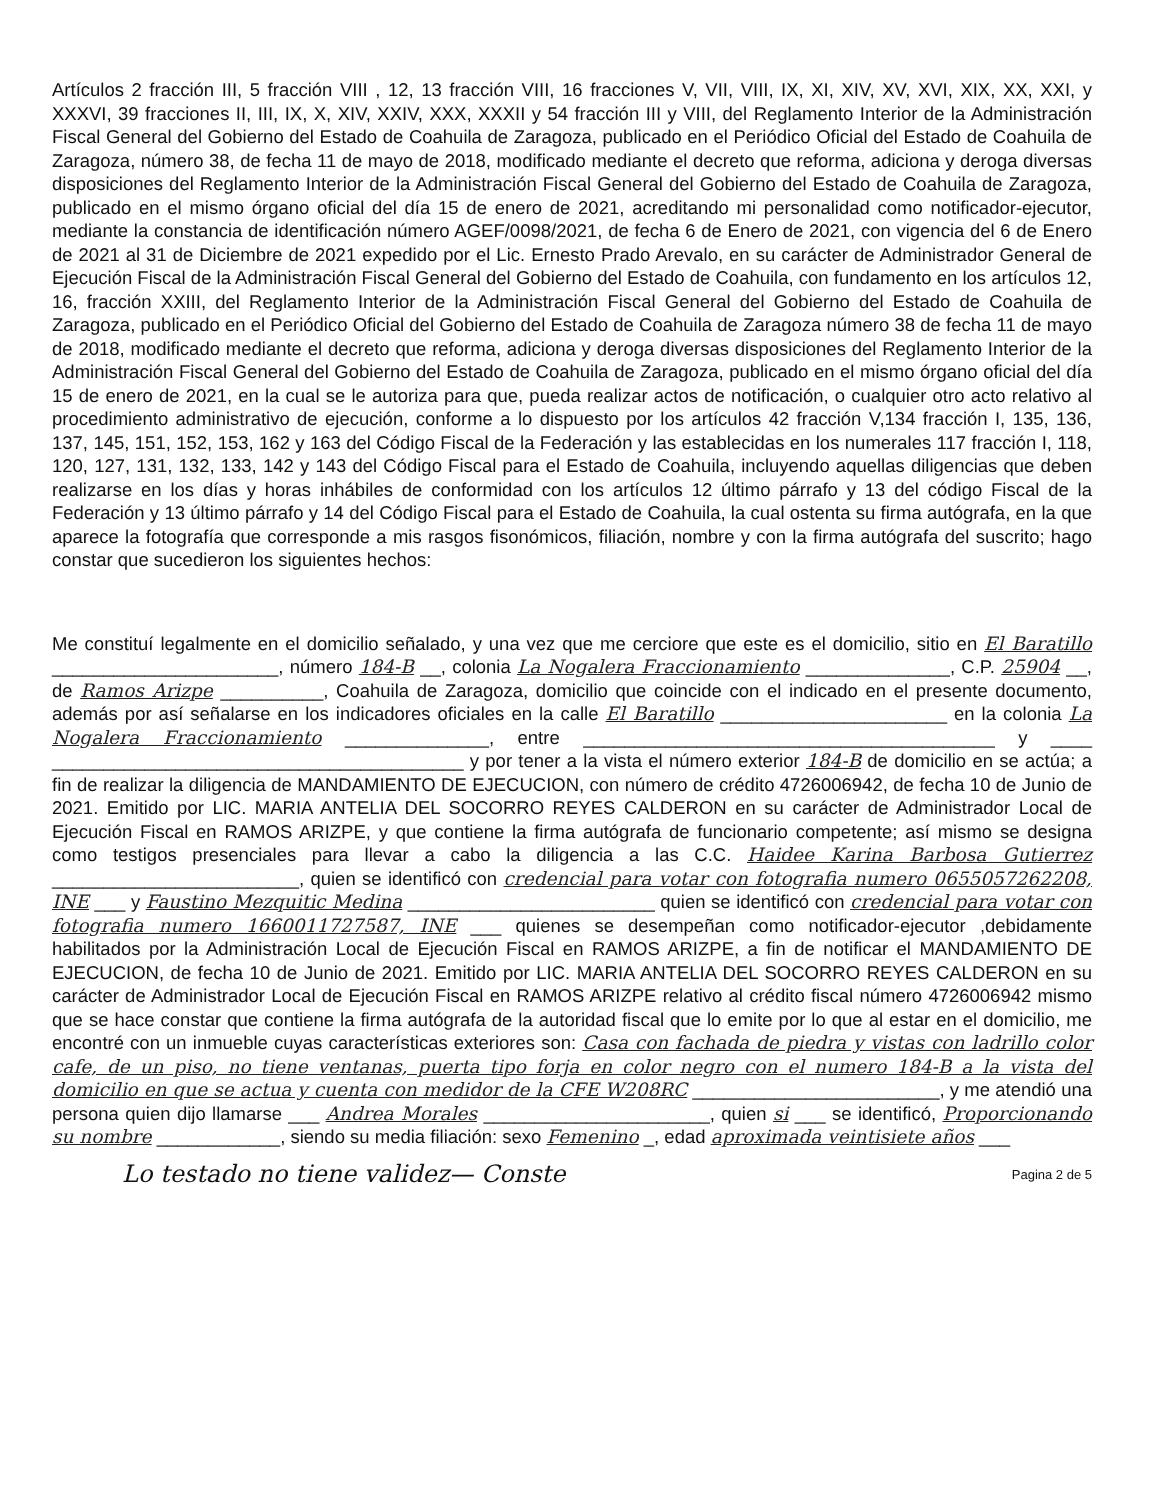Artículos 2 fracción III, 5 fracción VIII , 12, 13 fracción VIII, 16 fracciones V, VII, VIII, IX, XI, XIV, XV, XVI, XIX, XX, XXI, y XXXVI, 39 fracciones II, III, IX, X, XIV, XXIV, XXX, XXXII y 54 fracción III y VIII, del Reglamento Interior de la Administración Fiscal General del Gobierno del Estado de Coahuila de Zaragoza, publicado en el Periódico Oficial del Estado de Coahuila de Zaragoza, número 38, de fecha 11 de mayo de 2018, modificado mediante el decreto que reforma, adiciona y deroga diversas disposiciones del Reglamento Interior de la Administración Fiscal General del Gobierno del Estado de Coahuila de Zaragoza, publicado en el mismo órgano oficial del día 15 de enero de 2021, acreditando mi personalidad como notificador-ejecutor, mediante la constancia de identificación número AGEF/0098/2021, de fecha 6 de Enero de 2021, con vigencia del 6 de Enero de 2021 al 31 de Diciembre de 2021 expedido por el Lic. Ernesto Prado Arevalo, en su carácter de Administrador General de Ejecución Fiscal de la Administración Fiscal General del Gobierno del Estado de Coahuila, con fundamento en los artículos 12, 16, fracción XXIII, del Reglamento Interior de la Administración Fiscal General del Gobierno del Estado de Coahuila de Zaragoza, publicado en el Periódico Oficial del Gobierno del Estado de Coahuila de Zaragoza número 38 de fecha 11 de mayo de 2018, modificado mediante el decreto que reforma, adiciona y deroga diversas disposiciones del Reglamento Interior de la Administración Fiscal General del Gobierno del Estado de Coahuila de Zaragoza, publicado en el mismo órgano oficial del día 15 de enero de 2021, en la cual se le autoriza para que, pueda realizar actos de notificación, o cualquier otro acto relativo al procedimiento administrativo de ejecución, conforme a lo dispuesto por los artículos 42 fracción V,134 fracción I, 135, 136, 137, 145, 151, 152, 153, 162 y 163 del Código Fiscal de la Federación y las establecidas en los numerales 117 fracción I, 118, 120, 127, 131, 132, 133, 142 y 143 del Código Fiscal para el Estado de Coahuila, incluyendo aquellas diligencias que deben realizarse en los días y horas inhábiles de conformidad con los artículos 12 último párrafo y 13 del código Fiscal de la Federación y 13 último párrafo y 14 del Código Fiscal para el Estado de Coahuila, la cual ostenta su firma autógrafa, en la que aparece la fotografía que corresponde a mis rasgos fisonómicos, filiación, nombre y con la firma autógrafa del suscrito; hago constar que sucedieron los siguientes hechos:
Me constituí legalmente en el domicilio señalado, y una vez que me cerciore que este es el domicilio, sitio en El Baratillo ______________________, número 184-B __, colonia La Nogalera Fraccionamiento ______________, C.P. 25904 __, de Ramos Arizpe __________, Coahuila de Zaragoza, domicilio que coincide con el indicado en el presente documento, además por así señalarse en los indicadores oficiales en la calle El Baratillo ______________________ en la colonia La Nogalera Fraccionamiento ______________, entre ________________________________________ y ____ ________________________________________ y por tener a la vista el número exterior 184-B de domicilio en se actúa; a fin de realizar la diligencia de MANDAMIENTO DE EJECUCION, con número de crédito 4726006942, de fecha 10 de Junio de 2021. Emitido por LIC. MARIA ANTELIA DEL SOCORRO REYES CALDERON en su carácter de Administrador Local de Ejecución Fiscal en RAMOS ARIZPE, y que contiene la firma autógrafa de funcionario competente; así mismo se designa como testigos presenciales para llevar a cabo la diligencia a las C.C. Haidee Karina Barbosa Gutierrez ________________________, quien se identificó con credencial para votar con fotografia numero 0655057262208, INE ___ y Faustino Mezquitic Medina ________________________ quien se identificó con credencial para votar con fotografia numero 1660011727587, INE ___ quienes se desempeñan como notificador-ejecutor ,debidamente habilitados por la Administración Local de Ejecución Fiscal en RAMOS ARIZPE, a fin de notificar el MANDAMIENTO DE EJECUCION, de fecha 10 de Junio de 2021. Emitido por LIC. MARIA ANTELIA DEL SOCORRO REYES CALDERON en su carácter de Administrador Local de Ejecución Fiscal en RAMOS ARIZPE relativo al crédito fiscal número 4726006942 mismo que se hace constar que contiene la firma autógrafa de la autoridad fiscal que lo emite por lo que al estar en el domicilio, me encontré con un inmueble cuyas características exteriores son: Casa con fachada de piedra y vistas con ladrillo color cafe, de un piso, no tiene ventanas, puerta tipo forja en color negro con el numero 184-B a la vista del domicilio en que se actua y cuenta con medidor de la CFE W208RC ________________________, y me atendió una persona quien dijo llamarse ___ Andrea Morales ______________________, quien si ___ se identificó, Proporcionando su nombre ____________, siendo su media filiación: sexo Femenino _, edad aproximada veintisiete años ___
Lo testado no tiene validez— Conste Pagina 2 de 5